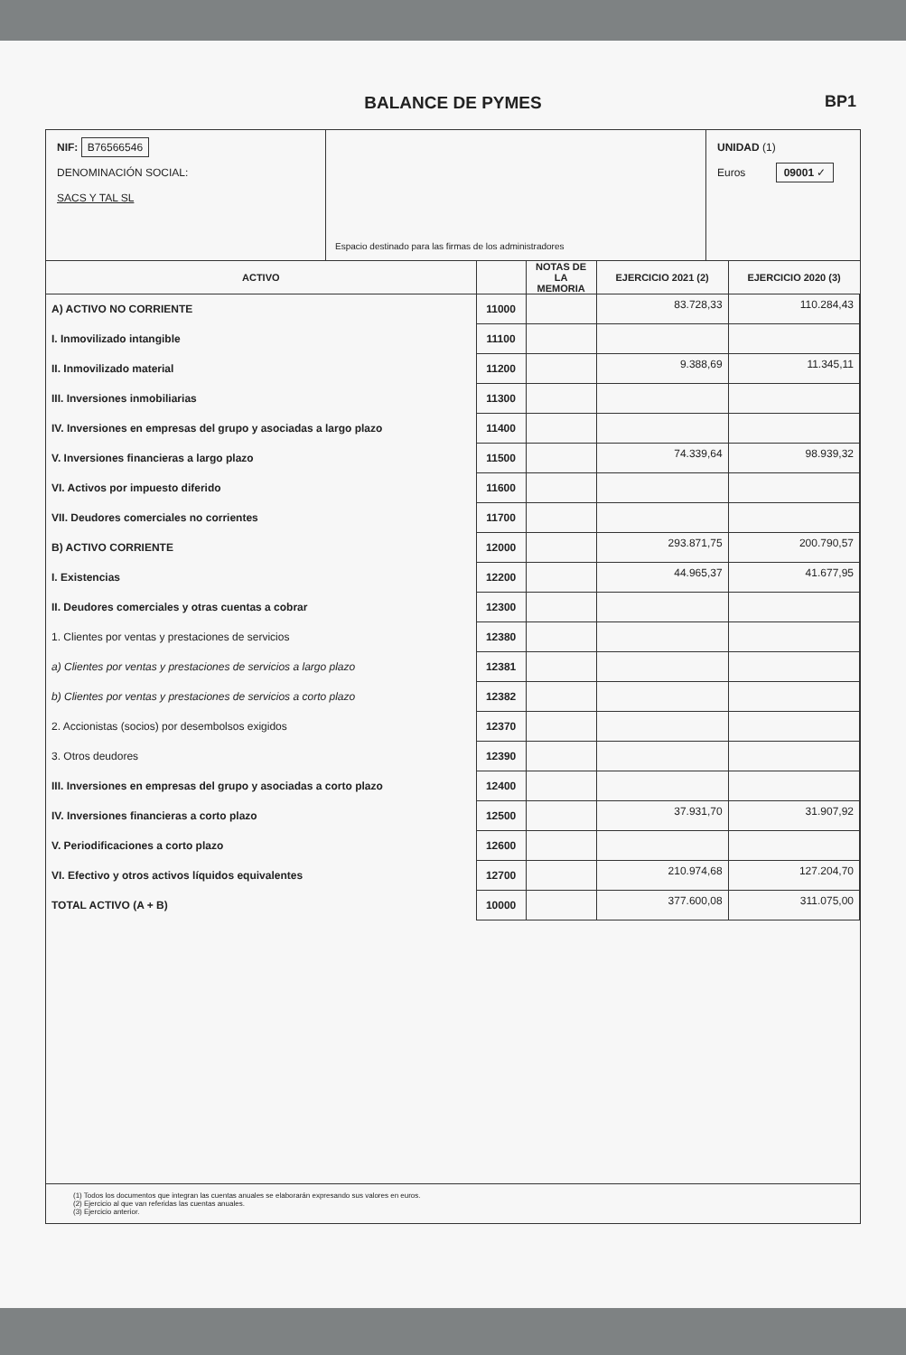BALANCE DE PYMES
BP1
NIF: B76566546
DENOMINACIÓN SOCIAL:
SACS Y TAL SL
Espacio destinado para las firmas de los administradores
UNIDAD (1)
Euros 09001 ✓
| ACTIVO | | NOTAS DE LA MEMORIA | EJERCICIO 2021 (2) | EJERCICIO 2020 (3) |
| --- | --- | --- | --- | --- |
| A) ACTIVO NO CORRIENTE | 11000 | | 83.728,33 | 110.284,43 |
| I. Inmovilizado intangible | 11100 | | | |
| II. Inmovilizado material | 11200 | | 9.388,69 | 11.345,11 |
| III. Inversiones inmobiliarias | 11300 | | | |
| IV. Inversiones en empresas del grupo y asociadas a largo plazo | 11400 | | | |
| V. Inversiones financieras a largo plazo | 11500 | | 74.339,64 | 98.939,32 |
| VI. Activos por impuesto diferido | 11600 | | | |
| VII. Deudores comerciales no corrientes | 11700 | | | |
| B) ACTIVO CORRIENTE | 12000 | | 293.871,75 | 200.790,57 |
| I. Existencias | 12200 | | 44.965,37 | 41.677,95 |
| II. Deudores comerciales y otras cuentas a cobrar | 12300 | | | |
| 1. Clientes por ventas y prestaciones de servicios | 12380 | | | |
| a) Clientes por ventas y prestaciones de servicios a largo plazo | 12381 | | | |
| b) Clientes por ventas y prestaciones de servicios a corto plazo | 12382 | | | |
| 2. Accionistas (socios) por desembolsos exigidos | 12370 | | | |
| 3. Otros deudores | 12390 | | | |
| III. Inversiones en empresas del grupo y asociadas a corto plazo | 12400 | | | |
| IV. Inversiones financieras a corto plazo | 12500 | | 37.931,70 | 31.907,92 |
| V. Periodificaciones a corto plazo | 12600 | | | |
| VI. Efectivo y otros activos líquidos equivalentes | 12700 | | 210.974,68 | 127.204,70 |
| TOTAL ACTIVO (A + B) | 10000 | | 377.600,08 | 311.075,00 |
(1) Todos los documentos que integran las cuentas anuales se elaborarán expresando sus valores en euros.
(2) Ejercicio al que van referidas las cuentas anuales.
(3) Ejercicio anterior.